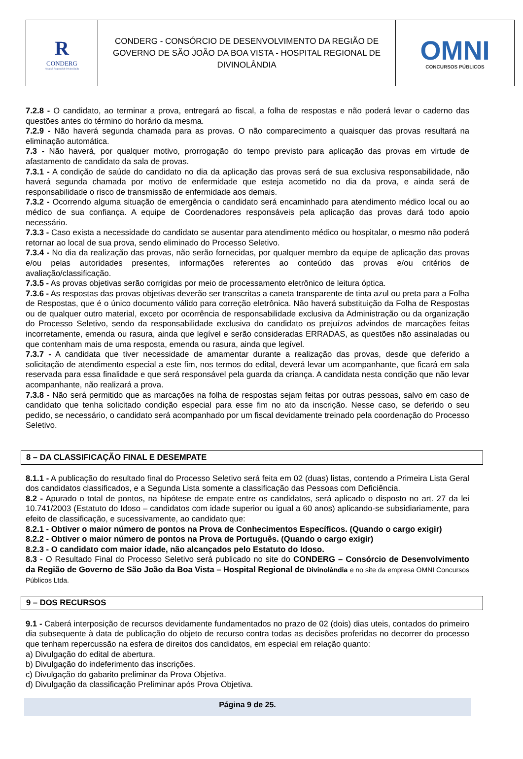R
CONDERG
Hospital Regional de Divinolândia
CONDERG - CONSÓRCIO DE DESENVOLVIMENTO DA REGIÃO DE GOVERNO DE SÃO JOÃO DA BOA VISTA - HOSPITAL REGIONAL DE DIVINOLÂNDIA
OMNI
CONCURSOS PÚBLICOS
7.2.8 - O candidato, ao terminar a prova, entregará ao fiscal, a folha de respostas e não poderá levar o caderno das questões antes do término do horário da mesma.
7.2.9 - Não haverá segunda chamada para as provas. O não comparecimento a quaisquer das provas resultará na eliminação automática.
7.3 - Não haverá, por qualquer motivo, prorrogação do tempo previsto para aplicação das provas em virtude de afastamento de candidato da sala de provas.
7.3.1 - A condição de saúde do candidato no dia da aplicação das provas será de sua exclusiva responsabilidade, não haverá segunda chamada por motivo de enfermidade que esteja acometido no dia da prova, e ainda será de responsabilidade o risco de transmissão de enfermidade aos demais.
7.3.2 - Ocorrendo alguma situação de emergência o candidato será encaminhado para atendimento médico local ou ao médico de sua confiança. A equipe de Coordenadores responsáveis pela aplicação das provas dará todo apoio necessário.
7.3.3 - Caso exista a necessidade do candidato se ausentar para atendimento médico ou hospitalar, o mesmo não poderá retornar ao local de sua prova, sendo eliminado do Processo Seletivo.
7.3.4 - No dia da realização das provas, não serão fornecidas, por qualquer membro da equipe de aplicação das provas e/ou pelas autoridades presentes, informações referentes ao conteúdo das provas e/ou critérios de avaliação/classificação.
7.3.5 - As provas objetivas serão corrigidas por meio de processamento eletrônico de leitura óptica.
7.3.6 - As respostas das provas objetivas deverão ser transcritas a caneta transparente de tinta azul ou preta para a Folha de Respostas, que é o único documento válido para correção eletrônica. Não haverá substituição da Folha de Respostas ou de qualquer outro material, exceto por ocorrência de responsabilidade exclusiva da Administração ou da organização do Processo Seletivo, sendo da responsabilidade exclusiva do candidato os prejuízos advindos de marcações feitas incorretamente, emenda ou rasura, ainda que legível e serão consideradas ERRADAS, as questões não assinaladas ou que contenham mais de uma resposta, emenda ou rasura, ainda que legível.
7.3.7 - A candidata que tiver necessidade de amamentar durante a realização das provas, desde que deferido a solicitação de atendimento especial a este fim, nos termos do edital, deverá levar um acompanhante, que ficará em sala reservada para essa finalidade e que será responsável pela guarda da criança. A candidata nesta condição que não levar acompanhante, não realizará a prova.
7.3.8 - Não será permitido que as marcações na folha de respostas sejam feitas por outras pessoas, salvo em caso de candidato que tenha solicitado condição especial para esse fim no ato da inscrição. Nesse caso, se deferido o seu pedido, se necessário, o candidato será acompanhado por um fiscal devidamente treinado pela coordenação do Processo Seletivo.
8 – DA CLASSIFICAÇÃO FINAL E DESEMPATE
8.1.1 - A publicação do resultado final do Processo Seletivo será feita em 02 (duas) listas, contendo a Primeira Lista Geral dos candidatos classificados, e a Segunda Lista somente a classificação das Pessoas com Deficiência.
8.2 - Apurado o total de pontos, na hipótese de empate entre os candidatos, será aplicado o disposto no art. 27 da lei 10.741/2003 (Estatuto do Idoso – candidatos com idade superior ou igual a 60 anos) aplicando-se subsidiariamente, para efeito de classificação, e sucessivamente, ao candidato que:
8.2.1 - Obtiver o maior número de pontos na Prova de Conhecimentos Específicos. (Quando o cargo exigir)
8.2.2 - Obtiver o maior número de pontos na Prova de Português. (Quando o cargo exigir)
8.2.3 - O candidato com maior idade, não alcançados pelo Estatuto do Idoso.
8.3 - O Resultado Final do Processo Seletivo será publicado no site do CONDERG – Consórcio de Desenvolvimento da Região de Governo de São João da Boa Vista – Hospital Regional de Divinolândia e no site da empresa OMNI Concursos Públicos Ltda.
9 – DOS RECURSOS
9.1 - Caberá interposição de recursos devidamente fundamentados no prazo de 02 (dois) dias uteis, contados do primeiro dia subsequente à data de publicação do objeto de recurso contra todas as decisões proferidas no decorrer do processo que tenham repercussão na esfera de direitos dos candidatos, em especial em relação quanto:
a) Divulgação do edital de abertura.
b) Divulgação do indeferimento das inscrições.
c) Divulgação do gabarito preliminar da Prova Objetiva.
d) Divulgação da classificação Preliminar após Prova Objetiva.
Página 9 de 25.